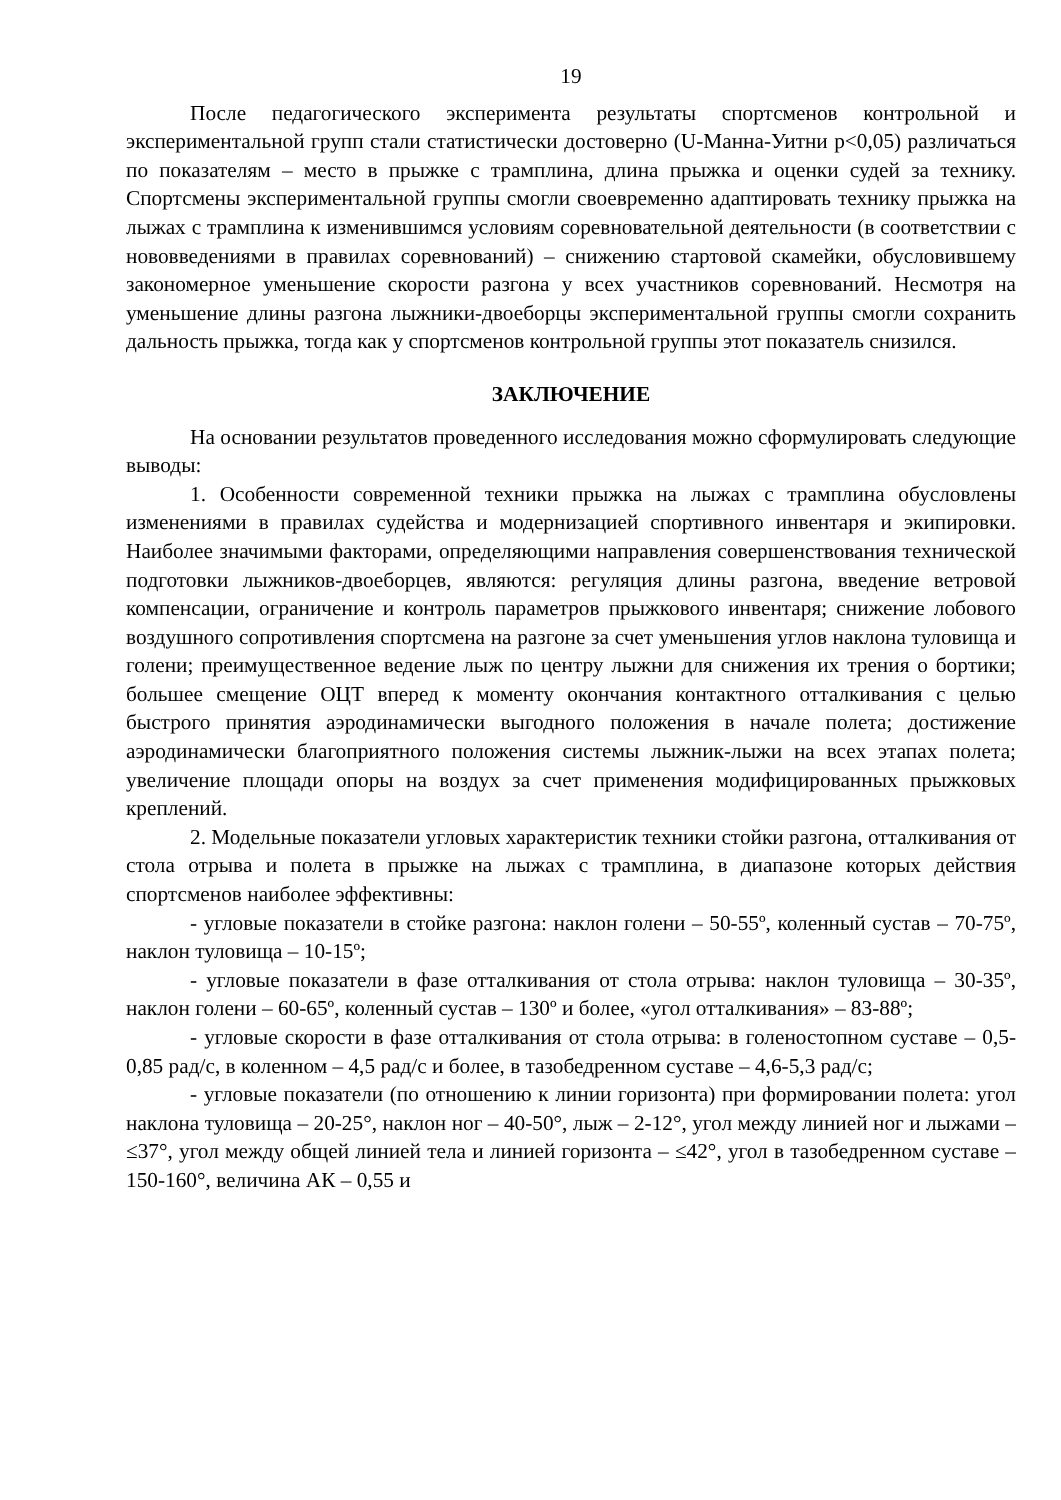19
После педагогического эксперимента результаты спортсменов контрольной и экспериментальной групп стали статистически достоверно (U-Манна-Уитни р<0,05) различаться по показателям – место в прыжке с трамплина, длина прыжка и оценки судей за технику. Спортсмены экспериментальной группы смогли своевременно адаптировать технику прыжка на лыжах с трамплина к изменившимся условиям соревновательной деятельности (в соответствии с нововведениями в правилах соревнований) – снижению стартовой скамейки, обусловившему закономерное уменьшение скорости разгона у всех участников соревнований. Несмотря на уменьшение длины разгона лыжники-двоеборцы экспериментальной группы смогли сохранить дальность прыжка, тогда как у спортсменов контрольной группы этот показатель снизился.
ЗАКЛЮЧЕНИЕ
На основании результатов проведенного исследования можно сформулировать следующие выводы:
1. Особенности современной техники прыжка на лыжах с трамплина обусловлены изменениями в правилах судейства и модернизацией спортивного инвентаря и экипировки. Наиболее значимыми факторами, определяющими направления совершенствования технической подготовки лыжников-двоеборцев, являются: регуляция длины разгона, введение ветровой компенсации, ограничение и контроль параметров прыжкового инвентаря; снижение лобового воздушного сопротивления спортсмена на разгоне за счет уменьшения углов наклона туловища и голени; преимущественное ведение лыж по центру лыжни для снижения их трения о бортики; большее смещение ОЦТ вперед к моменту окончания контактного отталкивания с целью быстрого принятия аэродинамически выгодного положения в начале полета; достижение аэродинамически благоприятного положения системы лыжник-лыжи на всех этапах полета; увеличение площади опоры на воздух за счет применения модифицированных прыжковых креплений.
2. Модельные показатели угловых характеристик техники стойки разгона, отталкивания от стола отрыва и полета в прыжке на лыжах с трамплина, в диапазоне которых действия спортсменов наиболее эффективны:
- угловые показатели в стойке разгона: наклон голени – 50-55º, коленный сустав – 70-75º, наклон туловища – 10-15º;
- угловые показатели в фазе отталкивания от стола отрыва: наклон туловища – 30-35º, наклон голени – 60-65º, коленный сустав – 130º и более, «угол отталкивания» – 83-88º;
- угловые скорости в фазе отталкивания от стола отрыва: в голеностопном суставе – 0,5-0,85 рад/с, в коленном – 4,5 рад/с и более, в тазобедренном суставе – 4,6-5,3 рад/с;
- угловые показатели (по отношению к линии горизонта) при формировании полета: угол наклона туловища – 20-25°, наклон ног – 40-50°, лыж – 2-12°, угол между линией ног и лыжами – ≤37°, угол между общей линией тела и линией горизонта – ≤42°, угол в тазобедренном суставе – 150-160°, величина АК – 0,55 и